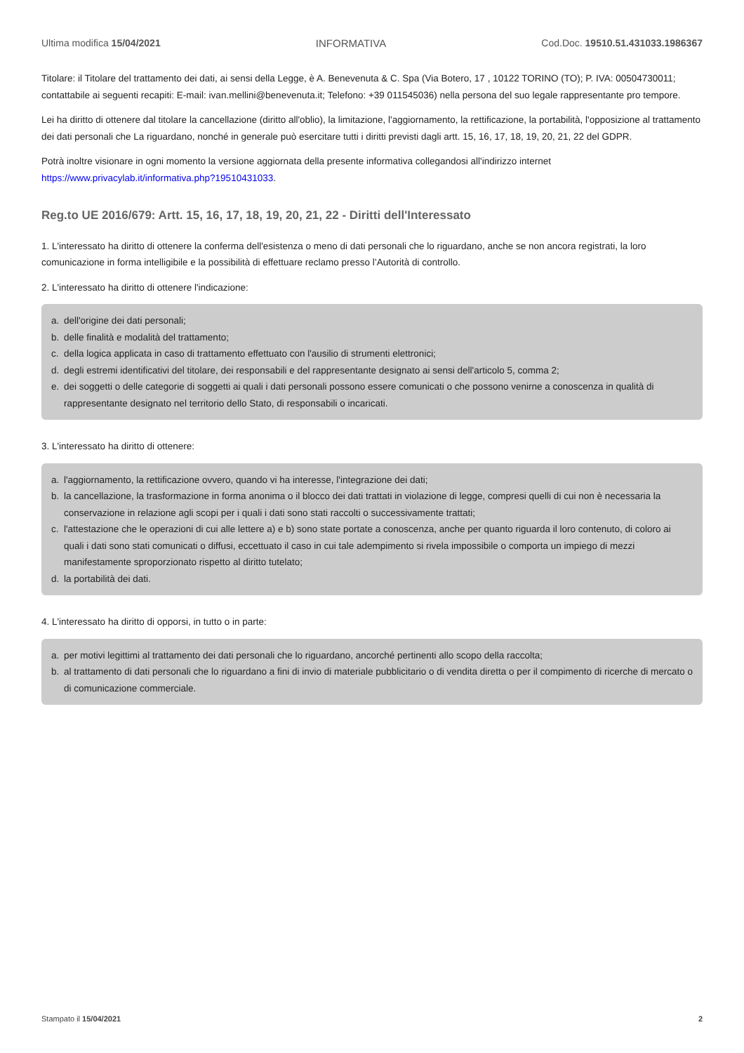Ultima modifica 15/04/2021 INFORMATIVA Cod.Doc. 19510.51.431033.1986367
Titolare: il Titolare del trattamento dei dati, ai sensi della Legge, è A. Benevenuta & C. Spa (Via Botero, 17 , 10122 TORINO (TO); P. IVA: 00504730011; contattabile ai seguenti recapiti: E-mail: ivan.mellini@benevenuta.it; Telefono: +39 011545036) nella persona del suo legale rappresentante pro tempore.
Lei ha diritto di ottenere dal titolare la cancellazione (diritto all'oblio), la limitazione, l'aggiornamento, la rettificazione, la portabilità, l'opposizione al trattamento dei dati personali che La riguardano, nonché in generale può esercitare tutti i diritti previsti dagli artt. 15, 16, 17, 18, 19, 20, 21, 22 del GDPR.
Potrà inoltre visionare in ogni momento la versione aggiornata della presente informativa collegandosi all'indirizzo internet https://www.privacylab.it/informativa.php?19510431033.
Reg.to UE 2016/679: Artt. 15, 16, 17, 18, 19, 20, 21, 22 - Diritti dell'Interessato
1. L'interessato ha diritto di ottenere la conferma dell'esistenza o meno di dati personali che lo riguardano, anche se non ancora registrati, la loro comunicazione in forma intelligibile e la possibilità di effettuare reclamo presso l’Autorità di controllo.
2. L'interessato ha diritto di ottenere l'indicazione:
a. dell'origine dei dati personali;
b. delle finalità e modalità del trattamento;
c. della logica applicata in caso di trattamento effettuato con l'ausilio di strumenti elettronici;
d. degli estremi identificativi del titolare, dei responsabili e del rappresentante designato ai sensi dell'articolo 5, comma 2;
e. dei soggetti o delle categorie di soggetti ai quali i dati personali possono essere comunicati o che possono venirne a conoscenza in qualità di rappresentante designato nel territorio dello Stato, di responsabili o incaricati.
3. L'interessato ha diritto di ottenere:
a. l'aggiornamento, la rettificazione ovvero, quando vi ha interesse, l'integrazione dei dati;
b. la cancellazione, la trasformazione in forma anonima o il blocco dei dati trattati in violazione di legge, compresi quelli di cui non è necessaria la conservazione in relazione agli scopi per i quali i dati sono stati raccolti o successivamente trattati;
c. l'attestazione che le operazioni di cui alle lettere a) e b) sono state portate a conoscenza, anche per quanto riguarda il loro contenuto, di coloro ai quali i dati sono stati comunicati o diffusi, eccettuato il caso in cui tale adempimento si rivela impossibile o comporta un impiego di mezzi manifestamente sproporzionato rispetto al diritto tutelato;
d. la portabilità dei dati.
4. L'interessato ha diritto di opporsi, in tutto o in parte:
a. per motivi legittimi al trattamento dei dati personali che lo riguardano, ancorché pertinenti allo scopo della raccolta;
b. al trattamento di dati personali che lo riguardano a fini di invio di materiale pubblicitario o di vendita diretta o per il compimento di ricerche di mercato o di comunicazione commerciale.
Stampato il 15/04/2021 2